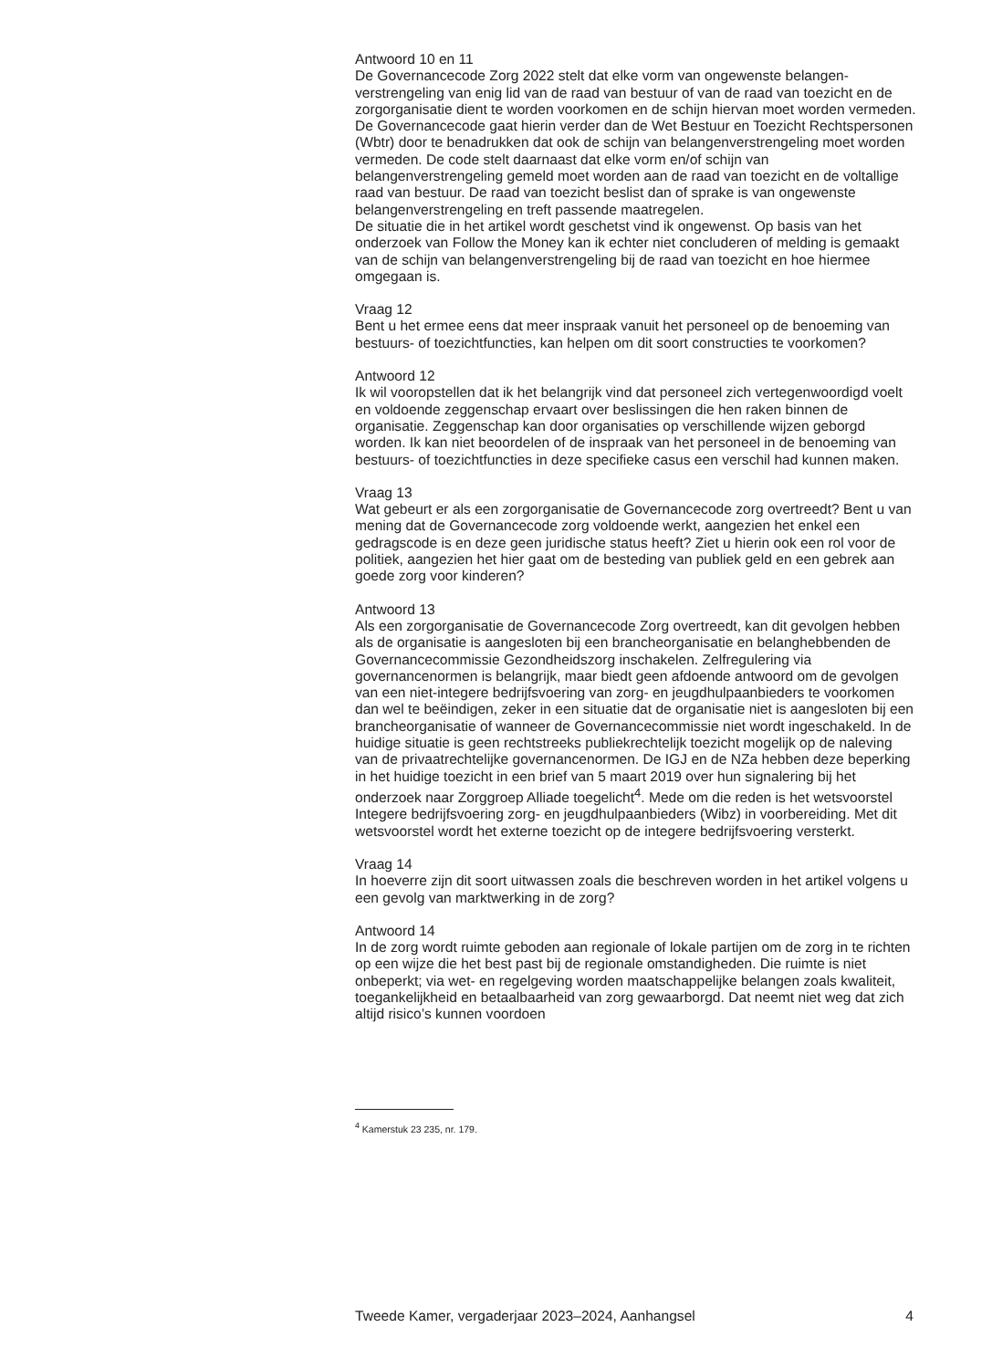Antwoord 10 en 11
De Governancecode Zorg 2022 stelt dat elke vorm van ongewenste belangen­verstrengeling van enig lid van de raad van bestuur of van de raad van toezicht en de zorgorganisatie dient te worden voorkomen en de schijn hiervan moet worden vermeden. De Governancecode gaat hierin verder dan de Wet Bestuur en Toezicht Rechtspersonen (Wbtr) door te benadrukken dat ook de schijn van belangenverstrengeling moet worden vermeden. De code stelt daarnaast dat elke vorm en/of schijn van belangenverstrengeling gemeld moet worden aan de raad van toezicht en de voltallige raad van bestuur. De raad van toezicht beslist dan of sprake is van ongewenste belangenverstren­geling en treft passende maatregelen.
De situatie die in het artikel wordt geschetst vind ik ongewenst. Op basis van het onderzoek van Follow the Money kan ik echter niet concluderen of melding is gemaakt van de schijn van belangenverstrengeling bij de raad van toezicht en hoe hiermee omgegaan is.
Vraag 12
Bent u het ermee eens dat meer inspraak vanuit het personeel op de benoeming van bestuurs- of toezichtfuncties, kan helpen om dit soort constructies te voorkomen?
Antwoord 12
Ik wil vooropstellen dat ik het belangrijk vind dat personeel zich vertegen­woordigd voelt en voldoende zeggenschap ervaart over beslissingen die hen raken binnen de organisatie. Zeggenschap kan door organisaties op verschillende wijzen geborgd worden. Ik kan niet beoordelen of de inspraak van het personeel in de benoeming van bestuurs- of toezichtfuncties in deze specifieke casus een verschil had kunnen maken.
Vraag 13
Wat gebeurt er als een zorgorganisatie de Governancecode zorg overtreedt? Bent u van mening dat de Governancecode zorg voldoende werkt, aangezien het enkel een gedragscode is en deze geen juridische status heeft? Ziet u hierin ook een rol voor de politiek, aangezien het hier gaat om de besteding van publiek geld en een gebrek aan goede zorg voor kinderen?
Antwoord 13
Als een zorgorganisatie de Governancecode Zorg overtreedt, kan dit gevolgen hebben als de organisatie is aangesloten bij een brancheorganisatie en belanghebbenden de Governancecommissie Gezondheidszorg inschakelen. Zelfregulering via governancenormen is belangrijk, maar biedt geen afdoende antwoord om de gevolgen van een niet-integere bedrijfsvoering van zorg- en jeugdhulpaanbieders te voorkomen dan wel te beëindigen, zeker in een situatie dat de organisatie niet is aangesloten bij een brancheorganisatie of wanneer de Governancecommissie niet wordt ingeschakeld. In de huidige situatie is geen rechtstreeks publiekrechtelijk toezicht mogelijk op de naleving van de privaatrechtelijke governancenormen. De IGJ en de NZa hebben deze beperking in het huidige toezicht in een brief van 5 maart 2019 over hun signalering bij het onderzoek naar Zorggroep Alliade toegelicht<sup>4</sup>. Mede om die reden is het wetsvoorstel Integere bedrijfsvoering zorg- en jeugdhulpaan­bieders (Wibz) in voorbereiding. Met dit wetsvoorstel wordt het externe toezicht op de integere bedrijfsvoering versterkt.
Vraag 14
In hoeverre zijn dit soort uitwassen zoals die beschreven worden in het artikel volgens u een gevolg van marktwerking in de zorg?
Antwoord 14
In de zorg wordt ruimte geboden aan regionale of lokale partijen om de zorg in te richten op een wijze die het best past bij de regionale omstandigheden. Die ruimte is niet onbeperkt; via wet- en regelgeving worden maatschappe­lijke belangen zoals kwaliteit, toegankelijkheid en betaalbaarheid van zorg gewaarborgd. Dat neemt niet weg dat zich altijd risico’s kunnen voordoen
<sup>4</sup> Kamerstuk 23 235, nr. 179.
Tweede Kamer, vergaderjaar 2023–2024, Aanhangsel 4